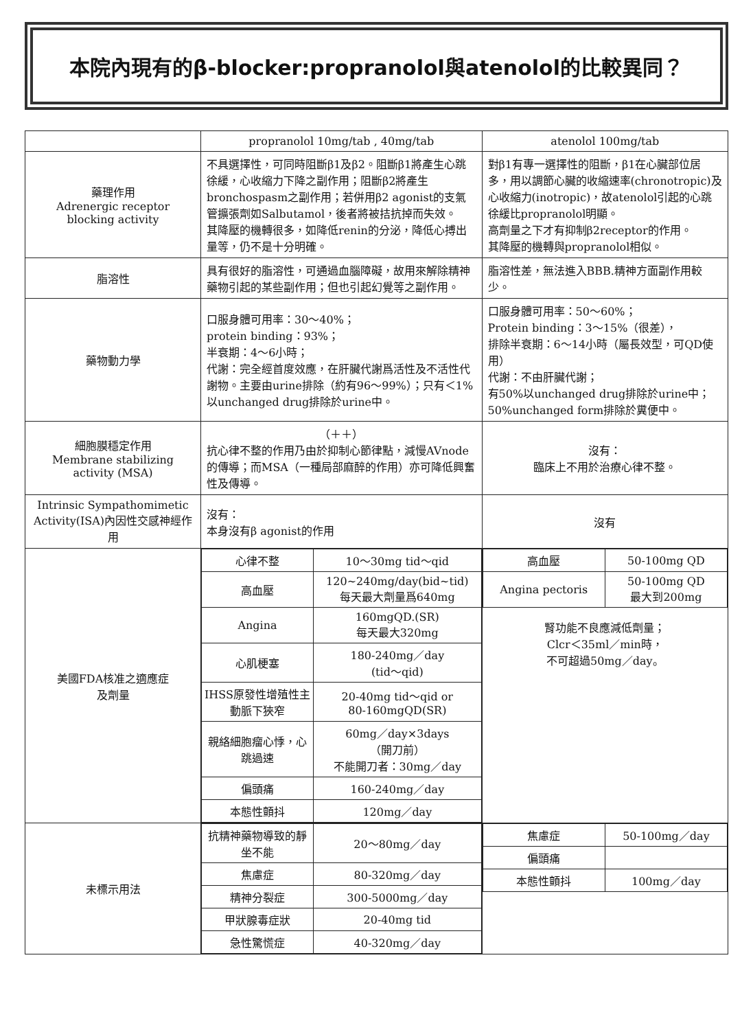本院內現有的β-blocker:propranolol與atenolol的比較異同？
| | propranolol 10mg/tab , 40mg/tab | atenolol 100mg/tab |
| --- | --- | --- |
| 藥理作用 Adrenergic receptor blocking activity | 不具選擇性，可同時阻斷β1及β2。阻斷β1將產生心跳徐緩，心收縮力下降之副作用；阻斷β2將產生bronchospasm之副作用；若併用β2 agonist的支氣管擴張劑如Salbutamol，後者將被拮抗掉而失效。 其降壓的機轉很多，如降低renin的分泌，降低心搏出量等，仍不是十分明確。 | 對β1有專一選擇性的阻斷，β1在心臟部位居多，用以調節心臟的收縮速率(chronotropic)及心收縮力(inotropic)，故atenolol引起的心跳徐緩比propranolol明顯。 高劑量之下才有抑制β2receptor的作用。 其降壓的機轉與propranolol相似。 |
| 脂溶性 | 具有很好的脂溶性，可通過血腦障礙，故用來解除精神藥物引起的某些副作用；但也引起幻覺等之副作用。 | 脂溶性差，無法進入BBB.精神方面副作用較少。 |
| 藥物動力學 | 口服身體可用率：30～40%； protein binding：93%； 半衰期：4～6小時； 代謝：完全經首度效應，在肝臟代謝爲活性及不活性代謝物。主要由urine排除（約有96～99%）；只有＜1%以unchanged drug排除於urine中。 | 口服身體可用率：50～60%； Protein binding：3～15%（很差）， 排除半衰期：6～14小時（屬長效型，可QD使用） 代謝：不由肝臟代謝； 有50%以unchanged drug排除於urine中；50%unchanged form排除於糞便中。 |
| 細胞膜穩定作用 Membrane stabilizing activity (MSA) | （＋＋） 抗心律不整的作用乃由於抑制心節律點，減慢AVnode的傳導；而MSA（一種局部麻醉的作用）亦可降低興奮性及傳導。 | 沒有： 臨床上不用於治療心律不整。 |
| Intrinsic Sympathomimetic Activity(ISA)內因性交感神經作用 | 沒有： 本身沒有β agonist的作用 | 沒有 |
| 美國FDA核准之適應症 及劑量 | / 心律不整 / 10～30mg tid～qid / / 高血壓 / 120~240mg/day(bid~tid) 每天最大劑量爲640mg / / Angina / 160mgQD.(SR) 每天最大320mg / / 心肌梗塞 / 180-240mg／day (tid～qid) / / IHSS原發性增殖性主動脈下狹窄 / 20-40mg tid～qid or 80-160mgQD(SR) / / 親絡細胞瘤心悸，心跳過速 / 60mg／day×3days （開刀前） 不能開刀者：30mg／day / / 偏頭痛 / 160-240mg／day / / 本態性顫抖 / 120mg／day / | / 高血壓 / 50-100mg QD / / Angina pectoris / 50-100mg QD 最大到200mg / 腎功能不良應減低劑量； Clcr＜35ml／min時， 不可超過50mg／day。 |
| 未標示用法 | / 抗精神藥物導致的靜坐不能 / 20～80mg／day / / 焦慮症 / 80-320mg／day / / 精神分裂症 / 300-5000mg／day / / 甲狀腺毒症狀 / 20-40mg tid / / 急性驚慌症 / 40-320mg／day / | / 焦慮症 / 50-100mg／day / / 偏頭痛 / / / 本態性顫抖 / 100mg／day / |